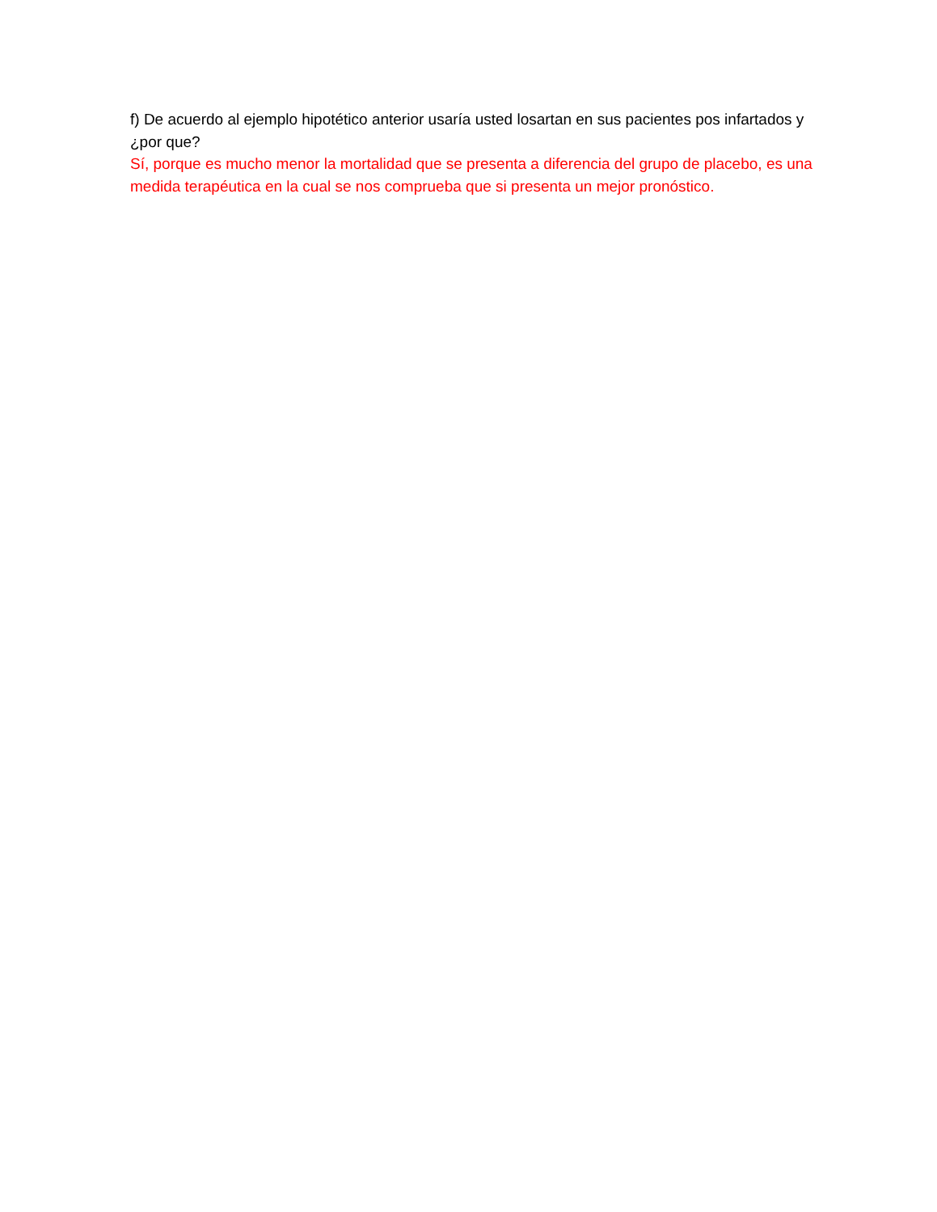f) De acuerdo al ejemplo hipotético anterior usaría usted losartan en sus pacientes pos infartados y ¿por que?
Sí, porque es mucho menor la mortalidad que se presenta a diferencia del grupo de placebo, es una medida terapéutica en la cual se nos comprueba que si presenta un mejor pronóstico.